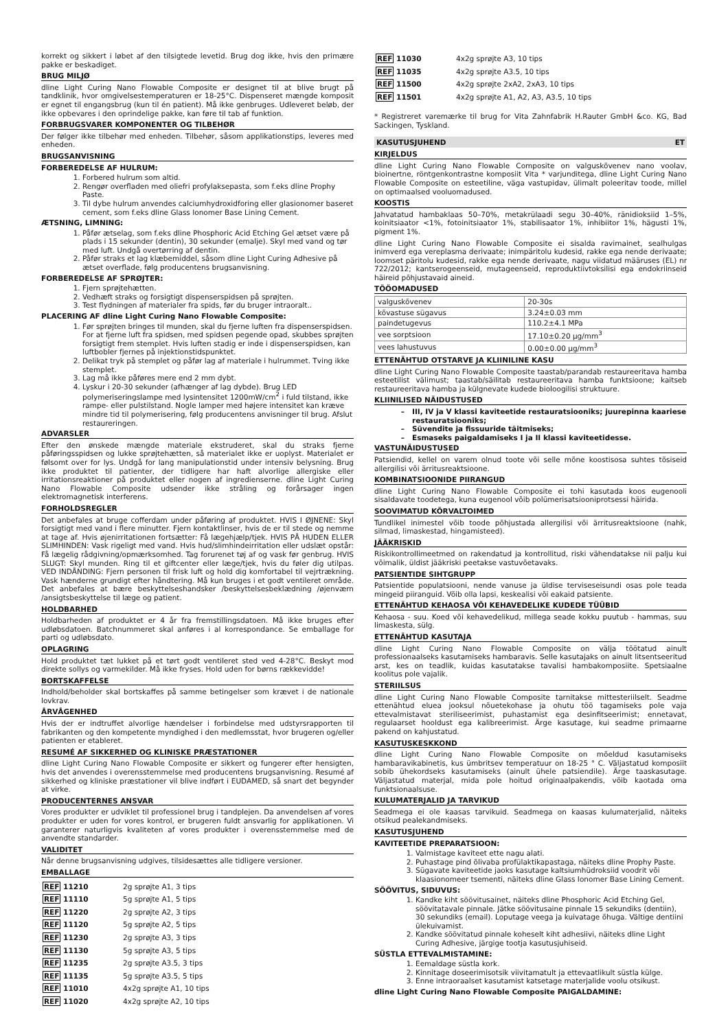korrekt og sikkert i løbet af den tilsigtede levetid. Brug dog ikke, hvis den primære pakke er beskadiget.
BRUG MILJØ
dline Light Curing Nano Flowable Composite er designet til at blive brugt på tandklinik, hvor omgivelsestemperaturen er 18-25°C. Dispenseret mængde komposit er egnet til engangsbrug (kun til én patient). Må ikke genbruges. Udleveret beløb, der ikke opbevares i den oprindelige pakke, kan føre til tab af funktion.
FORBRUGSVARER KOMPONENTER OG TILBEHØR
Der følger ikke tilbehør med enheden. Tilbehør, såsom applikationstips, leveres med enheden.
BRUGSANVISNING
FORBEREDELSE AF HULRUM:
1. Forbered hulrum som altid.
2. Rengør overfladen med oliefri profylaksepasta, som f.eks dline Prophy Paste.
3. Til dybe hulrum anvendes calciumhydroxidforing eller glasionomer baseret cement, som f.eks dline Glass Ionomer Base Lining Cement.
ÆTSNING, LIMNING:
1. Påfør ætselag, som f.eks dline Phosphoric Acid Etching Gel ætset være på plads i 15 sekunder (dentin), 30 sekunder (emalje). Skyl med vand og tør med luft. Undgå overtørring af dentin.
2. Påfør straks et lag klæbemiddel, såsom dline Light Curing Adhesive på ætset overflade, følg producentens brugsanvisning.
FORBEREDELSE AF SPRØJTER:
1. Fjern sprøjtehætten.
2. Vedhæft straks og forsigtigt dispenserspidsen på sprøjten.
3. Test flydningen af materialer fra spids, før du bruger intraoralt..
PLACERING AF dline Light Curing Nano Flowable Composite:
1. Før sprøjten bringes til munden, skal du fjerne luften fra dispenserspidsen. For at fjerne luft fra spidsen, med spidsen pegende opad, skubbes sprøjten forsigtigt frem stemplet. Hvis luften stadig er inde i dispenserspidsen, kan luftbobler fjernes på injektionstidspunktet.
2. Delikat tryk på stemplet og påfør lag af materiale i hulrummet. Tving ikke stemplet.
3. Lag må ikke påføres mere end 2 mm dybt.
4. Lyskur i 20-30 sekunder (afhænger af lag dybde). Brug LED polymeriseringslampe med lysintensitet 1200mW/cm<sup>2</sup> i fuld tilstand, ikke rampe- eller pulstilstand. Nogle lamper med højere intensitet kan kræve mindre tid til polymerisering, følg producentens anvisninger til brug. Afslut restaureringen.
ADVARSLER
Efter den ønskede mængde materiale ekstruderet, skal du straks fjerne påføringsspidsen og lukke sprøjtehætten, så materialet ikke er uoplyst. Materialet er følsomt over for lys. Undgå for lang manipulationstid under intensiv belysning. Brug ikke produktet til patienter, der tidligere har haft alvorlige allergiske eller irritationsreaktioner på produktet eller nogen af ingredienserne. dline Light Curing Nano Flowable Composite udsender ikke stråling og forårsager ingen elektromagnetisk interferens.
FORHOLDSREGLER
Det anbefales at bruge cofferdam under påføring af produktet. HVIS I ØJNENE: Skyl forsigtigt med vand i flere minutter. Fjern kontaktlinser, hvis de er til stede og nemme at tage af. Hvis øjenirritationen fortsætter: Få lægehjælp/tjek. HVIS PÅ HUDEN ELLER SLIMHINDEN: Vask rigeligt med vand. Hvis hud/slimhindeirritation eller udslæt opstår: Få lægelig rådgivning/opmærksomhed. Tag forurenet tøj af og vask før genbrug. HVIS SLUGT: Skyl munden. Ring til et giftcenter eller læge/tjek, hvis du føler dig utilpas. VED INDÅNDING: Fjern personen til frisk luft og hold dig komfortabel til vejrtrækning. Vask hænderne grundigt efter håndtering. Må kun bruges i et godt ventileret område. Det anbefales at bære beskyttelseshandsker /beskyttelsesbeklædning /øjenværn /ansigtsbeskyttelse til læge og patient.
HOLDBARHED
Holdbarheden af produktet er 4 år fra fremstillingsdatoen. Må ikke bruges efter udløbsdatoen. Batchnummeret skal anføres i al korrespondance. Se emballage for parti og udløbsdato.
OPLAGRING
Hold produktet tæt lukket på et tørt godt ventileret sted ved 4-28°C. Beskyt mod direkte sollys og varmekilder. Må ikke fryses. Hold uden for børns rækkevidde!
BORTSKAFFELSE
Indhold/beholder skal bortskaffes på samme betingelser som krævet i de nationale lovkrav.
ÅRVÅGENHED
Hvis der er indtruffet alvorlige hændelser i forbindelse med udstyrsrapporten til fabrikanten og den kompetente myndighed i den medlemsstat, hvor brugeren og/eller patienten er etableret.
RESUMÉ AF SIKKERHED OG KLINISKE PRÆSTATIONER
dline Light Curing Nano Flowable Composite er sikkert og fungerer efter hensigten, hvis det anvendes i overensstemmelse med producentens brugsanvisning. Resumé af sikkerhed og kliniske præstationer vil blive indført i EUDAMED, så snart det begynder at virke.
PRODUCENTERNES ANSVAR
Vores produkter er udviklet til professionel brug i tandplejen. Da anvendelsen af vores produkter er uden for vores kontrol, er brugeren fuldt ansvarlig for applikationen. Vi garanterer naturligvis kvaliteten af vores produkter i overensstemmelse med de anvendte standarder.
VALIDITET
Når denne brugsanvisning udgives, tilsidesættes alle tidligere versioner.
EMBALLAGE
| REF 11210 | 2g sprøjte A1, 3 tips |
| REF 11110 | 5g sprøjte A1, 5 tips |
| REF 11220 | 2g sprøjte A2, 3 tips |
| REF 11120 | 5g sprøjte A2, 5 tips |
| REF 11230 | 2g sprøjte A3, 3 tips |
| REF 11130 | 5g sprøjte A3, 5 tips |
| REF 11235 | 2g sprøjte A3.5, 3 tips |
| REF 11135 | 5g sprøjte A3.5, 5 tips |
| REF 11010 | 4x2g sprøjte A1, 10 tips |
| REF 11020 | 4x2g sprøjte A2, 10 tips |
| REF 11030 | 4x2g sprøjte A3, 10 tips |
| REF 11035 | 4x2g sprøjte A3.5, 10 tips |
| REF 11500 | 4x2g sprøjte 2xA2, 2xA3, 10 tips |
| REF 11501 | 4x2g sprøjte A1, A2, A3, A3.5, 10 tips |
* Registreret varemærke til brug for Vita Zahnfabrik H.Rauter GmbH &co. KG, Bad Sackingen, Tyskland.
KASUTUSJUHEND ET
KIRJELDUS
dline Light Curing Nano Flowable Composite on valguskõvenev nano voolav, bioinertne, röntgenkontrastne komposiit Vita * varjunditega, dline Light Curing Nano Flowable Composite on esteetiline, väga vastupidav, ülimalt poleeritav toode, millel on optimaalsed vooluomadused.
KOOSTIS
Jahvatatud hambaklaas 50–70%, metakrülaadi segu 30–40%, ränidioksiid 1–5%, koinitsiaator <1%, fotoinitsiaator 1%, stabilisaator 1%, inhibiitor 1%, hägusti 1%, pigment 1%.
dline Light Curing Nano Flowable Composite ei sisalda ravimainet, sealhulgas inimverd ega vereplasma derivaate; inimpäritolu kudesid, rakke ega nende derivaate; loomset päritolu kudesid, rakke ega nende derivaate, nagu viidatud määruses (EL) nr 722/2012; kantserogeenseid, mutageenseid, reproduktiivtoksilisi ega endokriinseid häireid põhjustavaid aineid.
TÖÖOMADUSED
| valguskõvenev | 20-30s |
| kõvastuse sügavus | 3.24±0.03 mm |
| paindetugevus | 110.2±4.1 MPa |
| vee sorptsioon | 17.10±0.20 μg/mm<sup>3</sup> |
| vees lahustuvus | 0.00±0.00 μg/mm<sup>3</sup> |
ETTENÄHTUD OTSTARVE JA KLIINILINE KASU
dline Light Curing Nano Flowable Composite taastab/parandab restaureeritava hamba esteetilist välimust; taastab/säilitab restaureeritava hamba funktsioone; kaitseb restaureeritava hamba ja külgnevate kudede bioloogilisi struktuure.
KLIINILISED NÄIDUSTUSED
III, IV ja V klassi kaviteetide restauratsiooniks; juurepinna kaariese restauratsiooniks;
Süvendite ja fissuuride täitmiseks;
Esmaseks paigaldamiseks I ja II klassi kaviteetidesse.
VASTUNÄIDUSTUSED
Patsiendid, kellel on varem olnud toote või selle mõne koostisosa suhtes tõsiseid allergilisi või ärritusreaktsioone.
KOMBINATSIOONIDE PIIRANGUD
dline Light Curing Nano Flowable Composite ei tohi kasutada koos eugenooli sisaldavate toodetega, kuna eugenool võib polümerisatsiooniprotsessi häirida.
SOOVIMATUD KÕRVALTOIMED
Tundlikel inimestel võib toode põhjustada allergilisi või ärritusreaktsioone (nahk, silmad, limaskestad, hingamisteed).
JÄÄKRISKID
Riskikontrollimeetmed on rakendatud ja kontrollitud, riski vähendatakse nii palju kui võimalik, üldist jääkriski peetakse vastuvõetavaks.
PATSIENTIDE SIHTGRUPP
Patsientide populatsiooni, nende vanuse ja üldise terviseseisundi osas pole teada mingeid piiranguid. Võib olla lapsi, keskealisi või eakaid patsiente.
ETTENÄHTUD KEHAOSA VÕI KEHAVEDELIKE KUDEDE TÜÜBID
Kehaosa - suu. Koed või kehavedelikud, millega seade kokku puutub - hammas, suu limaskesta, sülg.
ETTENÄHTUD KASUTAJA
dline Light Curing Nano Flowable Composite on välja töötatud ainult professionaalseks kasutamiseks hambaravis. Selle kasutajaks on ainult litsentseeritud arst, kes on teadlik, kuidas kasutatakse tavalisi hambakomposiite. Spetsiaalne koolitus pole vajalik.
STERIILSUS
dline Light Curing Nano Flowable Composite tarnitakse mittesteriilselt. Seadme ettenähtud eluea jooksul nõuetekohase ja ohutu töö tagamiseks pole vaja ettevalmistavat steriliseerimist, puhastamist ega desinfitseerimist; ennetavat, regulaarset hooldust ega kalibreerimist. Ärge kasutage, kui seadme primaarne pakend on kahjustatud.
KASUTUSKESKKOND
dline Light Curing Nano Flowable Composite on mõeldud kasutamiseks hambaravikabinetis, kus ümbritsev temperatuur on 18-25 ° C. Väljastatud komposiit sobib ühekordseks kasutamiseks (ainult ühele patsiendile). Ärge taaskasutage. Väljastatud materjal, mida pole hoitud originaalpakendis, võib kaotada oma funktsionaalsuse.
KULUMATERJALID JA TARVIKUD
Seadmega ei ole kaasas tarvikuid. Seadmega on kaasas kulumaterjalid, näiteks otsikud pealekandmiseks.
KASUTUSJUHEND
KAVITEETIDE PREPARATSIOON:
1. Valmistage kaviteet ette nagu alati.
2. Puhastage pind õlivaba profülaktikapastaga, näiteks dline Prophy Paste.
3. Sügavate kaviteetide jaoks kasutage kaltsiumhüdroksiid voodrit või klaasionomeer tsementi, näiteks dline Glass Ionomer Base Lining Cement.
SÖÖVITUS, SIDUVUS:
1. Kandke kiht söövitusainet, näiteks dline Phosphoric Acid Etching Gel, söövitatavale pinnale. Jätke söövitusaine pinnale 15 sekundiks (dentiin), 30 sekundiks (email). Loputage veega ja kuivatage õhuga. Vältige dentiini ülekuivamist.
2. Kandke söövitatud pinnale koheselt kiht adhesiivi, näiteks dline Light Curing Adhesive, järgige tootja kasutusjuhiseid.
SÜSTLA ETTEVALMISTAMINE:
1. Eemaldage süstla kork.
2. Kinnitage doseerimisotsik viivitamatult ja ettevaatlikult süstla külge.
3. Enne intraoraalset kasutamist katsetage materjalide voolu otsikust.
dline Light Curing Nano Flowable Composite PAIGALDAMINE: